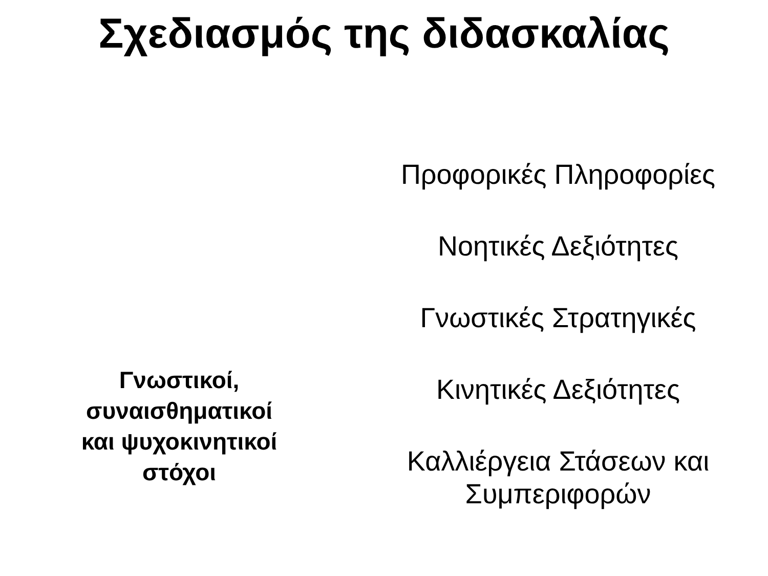Σχεδιασμός της διδασκαλίας
Γνωστικοί,
συναισθηματικοί
και ψυχοκινητικοί
στόχοι
Προφορικές Πληροφορίες
Νοητικές Δεξιότητες
Γνωστικές Στρατηγικές
Κινητικές Δεξιότητες
Καλλιέργεια Στάσεων και
Συμπεριφορών